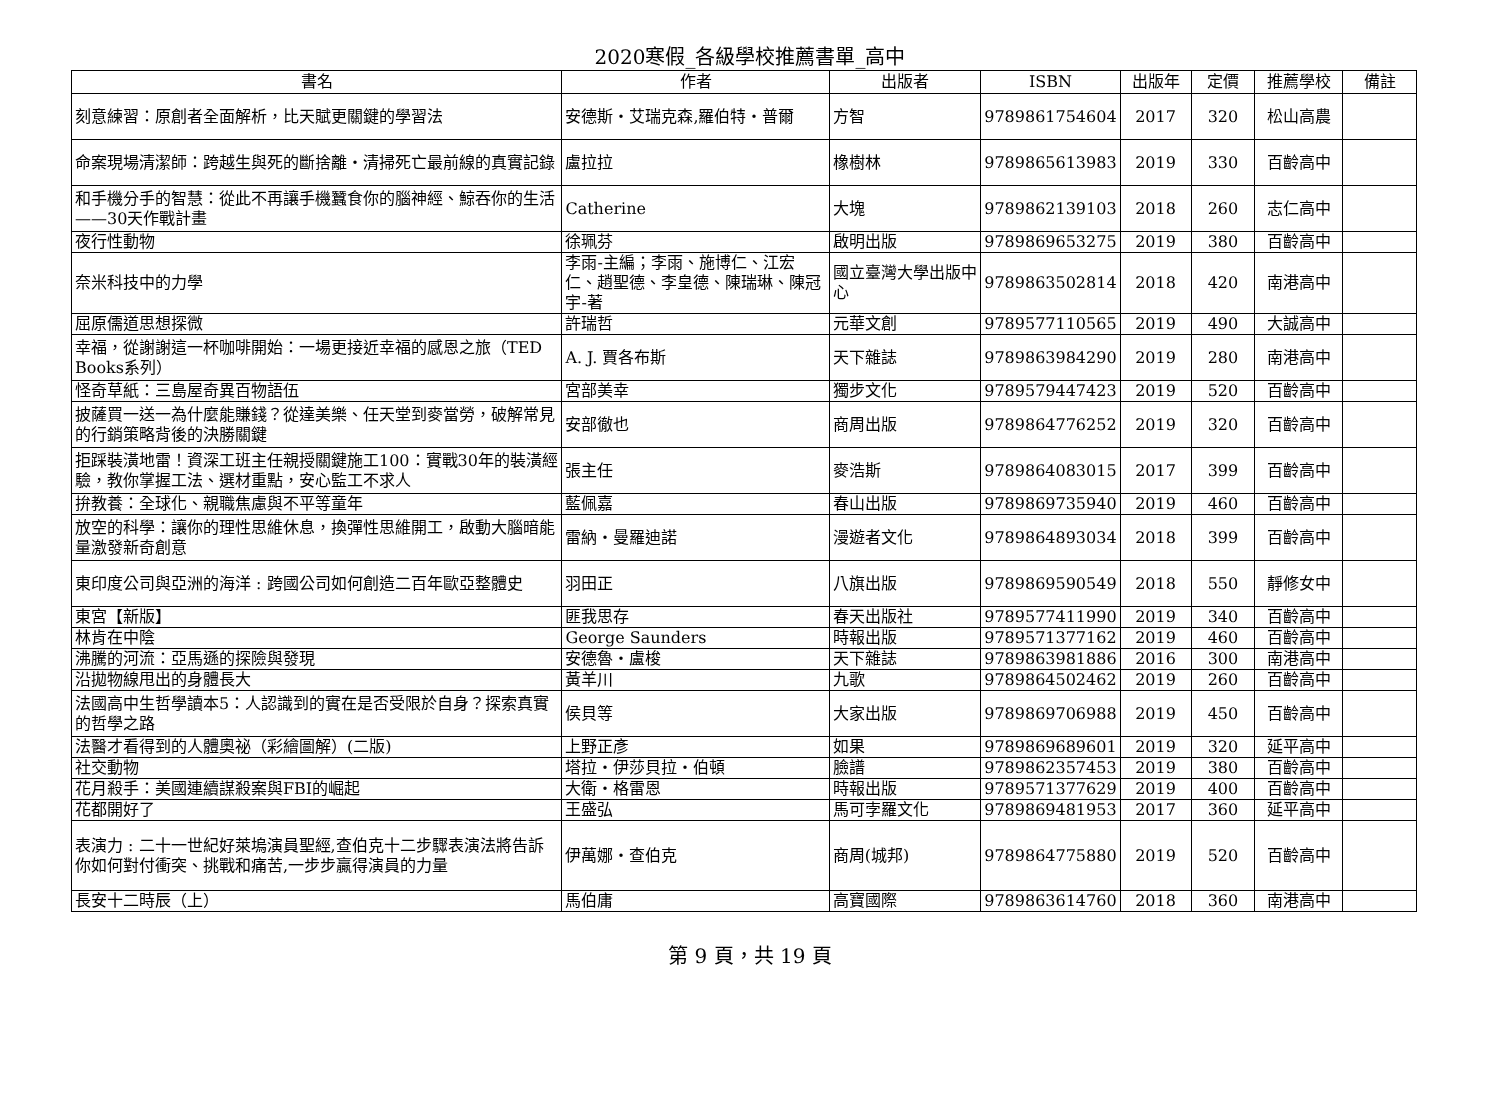2020寒假_各級學校推薦書單_高中
| 書名 | 作者 | 出版者 | ISBN | 出版年 | 定價 | 推薦學校 | 備註 |
| --- | --- | --- | --- | --- | --- | --- | --- |
| 刻意練習：原創者全面解析，比天賦更關鍵的學習法 | 安德斯・艾瑞克森,羅伯特・普爾 | 方智 | 9789861754604 | 2017 | 320 | 松山高農 | |
| 命案現場清潔師：跨越生與死的斷捨離‧清掃死亡最前線的真實記錄 | 盧拉拉 | 橡樹林 | 9789865613983 | 2019 | 330 | 百齡高中 | |
| 和手機分手的智慧：從此不再讓手機蠶食你的腦神經、鯨吞你的生活——30天作戰計畫 | Catherine | 大塊 | 9789862139103 | 2018 | 260 | 志仁高中 | |
| 夜行性動物 | 徐珮芬 | 啟明出版 | 9789869653275 | 2019 | 380 | 百齡高中 | |
| 奈米科技中的力學 | 李雨-主編；李雨、施博仁、江宏仁、趙聖德、李皇德、陳瑞琳、陳冠宇-著 | 國立臺灣大學出版中心 | 9789863502814 | 2018 | 420 | 南港高中 | |
| 屈原儒道思想探微 | 許瑞哲 | 元華文創 | 9789577110565 | 2019 | 490 | 大誠高中 | |
| 幸福，從謝謝這一杯咖啡開始：一場更接近幸福的感恩之旅（TED Books系列） | A. J. 賈各布斯 | 天下雜誌 | 9789863984290 | 2019 | 280 | 南港高中 | |
| 怪奇草紙：三島屋奇異百物語伍 | 宮部美幸 | 獨步文化 | 9789579447423 | 2019 | 520 | 百齡高中 | |
| 披薩買一送一為什麼能賺錢？從達美樂、任天堂到麥當勞，破解常見的行銷策略背後的決勝關鍵 | 安部徹也 | 商周出版 | 9789864776252 | 2019 | 320 | 百齡高中 | |
| 拒踩裝潢地雷！資深工班主任親授關鍵施工100：實戰30年的裝潢經驗，教你掌握工法、選材重點，安心監工不求人 | 張主任 | 麥浩斯 | 9789864083015 | 2017 | 399 | 百齡高中 | |
| 拚教養：全球化、親職焦慮與不平等童年 | 藍佩嘉 | 春山出版 | 9789869735940 | 2019 | 460 | 百齡高中 | |
| 放空的科學：讓你的理性思維休息，換彈性思維開工，啟動大腦暗能量激發新奇創意 | 雷納・曼羅迪諾 | 漫遊者文化 | 9789864893034 | 2018 | 399 | 百齡高中 | |
| 東印度公司與亞洲的海洋 : 跨國公司如何創造二百年歐亞整體史 | 羽田正 | 八旗出版 | 9789869590549 | 2018 | 550 | 靜修女中 | |
| 東宮【新版】 | 匪我思存 | 春天出版社 | 9789577411990 | 2019 | 340 | 百齡高中 | |
| 林肯在中陰 | George Saunders | 時報出版 | 9789571377162 | 2019 | 460 | 百齡高中 | |
| 沸騰的河流：亞馬遜的探險與發現 | 安德魯・盧梭 | 天下雜誌 | 9789863981886 | 2016 | 300 | 南港高中 | |
| 沿拋物線甩出的身體長大 | 黃羊川 | 九歌 | 9789864502462 | 2019 | 260 | 百齡高中 | |
| 法國高中生哲學讀本5：人認識到的實在是否受限於自身？探索真實的哲學之路 | 侯貝等 | 大家出版 | 9789869706988 | 2019 | 450 | 百齡高中 | |
| 法醫才看得到的人體奧祕（彩繪圖解）(二版) | 上野正彥 | 如果 | 9789869689601 | 2019 | 320 | 延平高中 | |
| 社交動物 | 塔拉・伊莎貝拉・伯頓 | 臉譜 | 9789862357453 | 2019 | 380 | 百齡高中 | |
| 花月殺手：美國連續謀殺案與FBI的崛起 | 大衛・格雷恩 | 時報出版 | 9789571377629 | 2019 | 400 | 百齡高中 | |
| 花都開好了 | 王盛弘 | 馬可孛羅文化 | 9789869481953 | 2017 | 360 | 延平高中 | |
| 表演力 : 二十一世紀好萊塢演員聖經,查伯克十二步驟表演法將告訴你如何對付衝突、挑戰和痛苦,一步步贏得演員的力量 | 伊萬娜・查伯克 | 商周(城邦) | 9789864775880 | 2019 | 520 | 百齡高中 | |
| 長安十二時辰（上） | 馬伯庸 | 高寶國際 | 9789863614760 | 2018 | 360 | 南港高中 | |
第 9 頁，共 19 頁